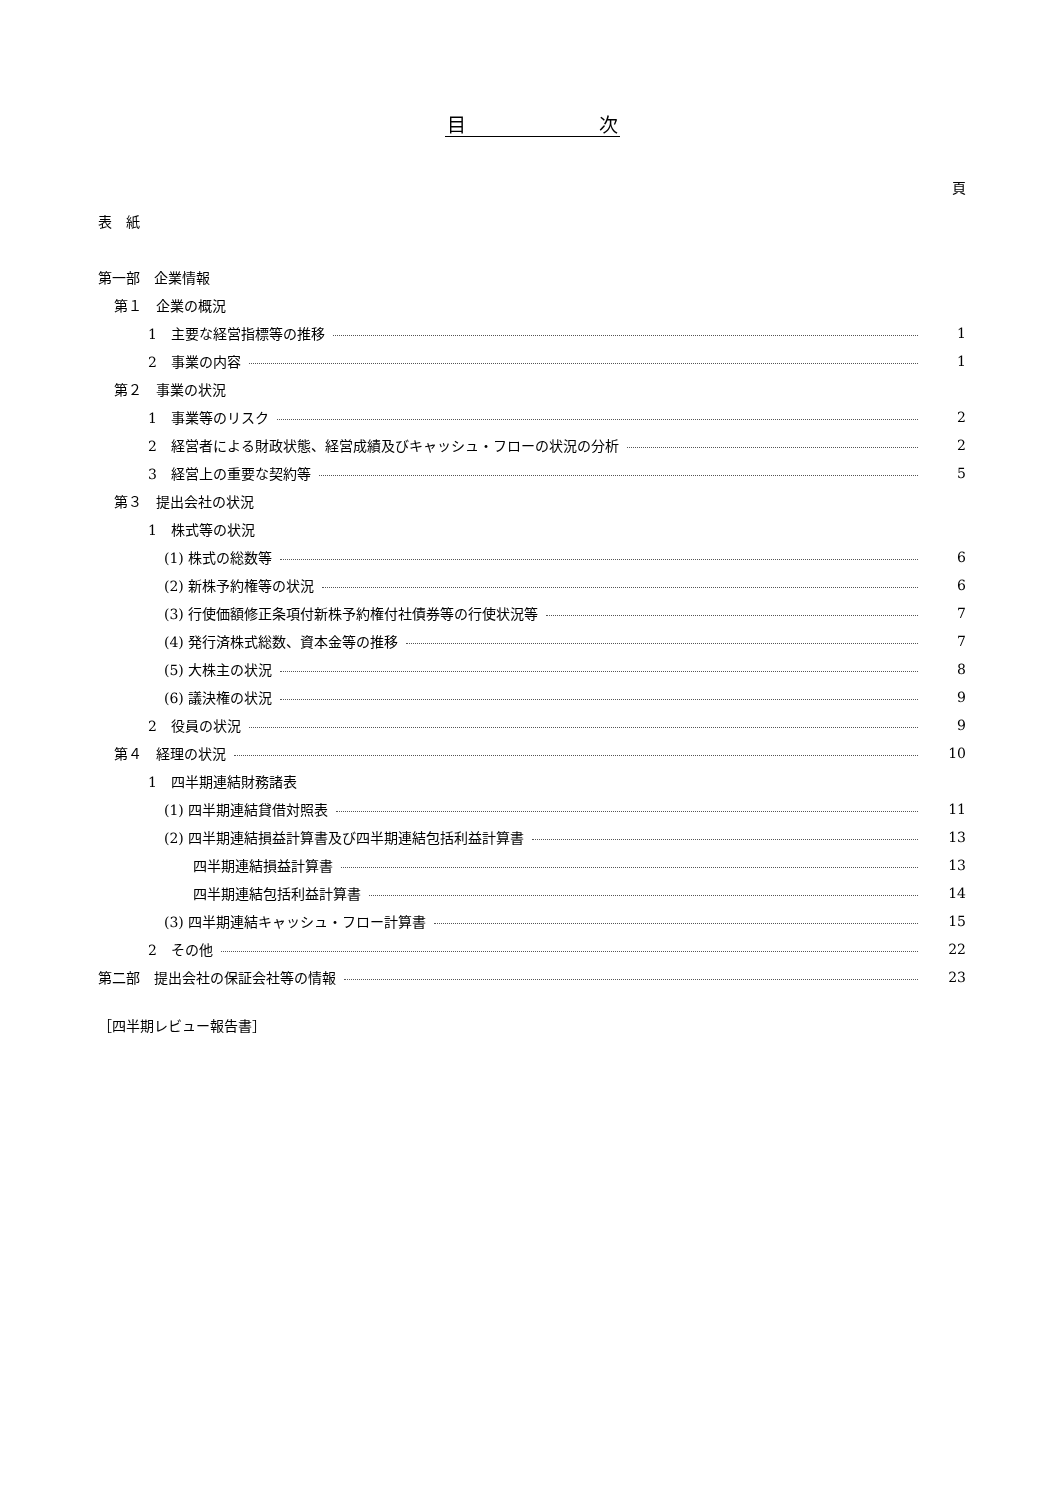目　　　　　　　次
頁
表　紙
第一部　企業情報
第１　企業の概況
1　主要な経営指標等の推移 1
2　事業の内容 1
第２　事業の状況
1　事業等のリスク 2
2　経営者による財政状態、経営成績及びキャッシュ・フローの状況の分析 2
3　経営上の重要な契約等 5
第３　提出会社の状況
1　株式等の状況
(1) 株式の総数等 6
(2) 新株予約権等の状況 6
(3) 行使価額修正条項付新株予約権付社債券等の行使状況等 7
(4) 発行済株式総数、資本金等の推移 7
(5) 大株主の状況 8
(6) 議決権の状況 9
2　役員の状況 9
第４　経理の状況 10
1　四半期連結財務諸表
(1) 四半期連結貸借対照表 11
(2) 四半期連結損益計算書及び四半期連結包括利益計算書 13
四半期連結損益計算書 13
四半期連結包括利益計算書 14
(3) 四半期連結キャッシュ・フロー計算書 15
2　その他 22
第二部　提出会社の保証会社等の情報 23
［四半期レビュー報告書］